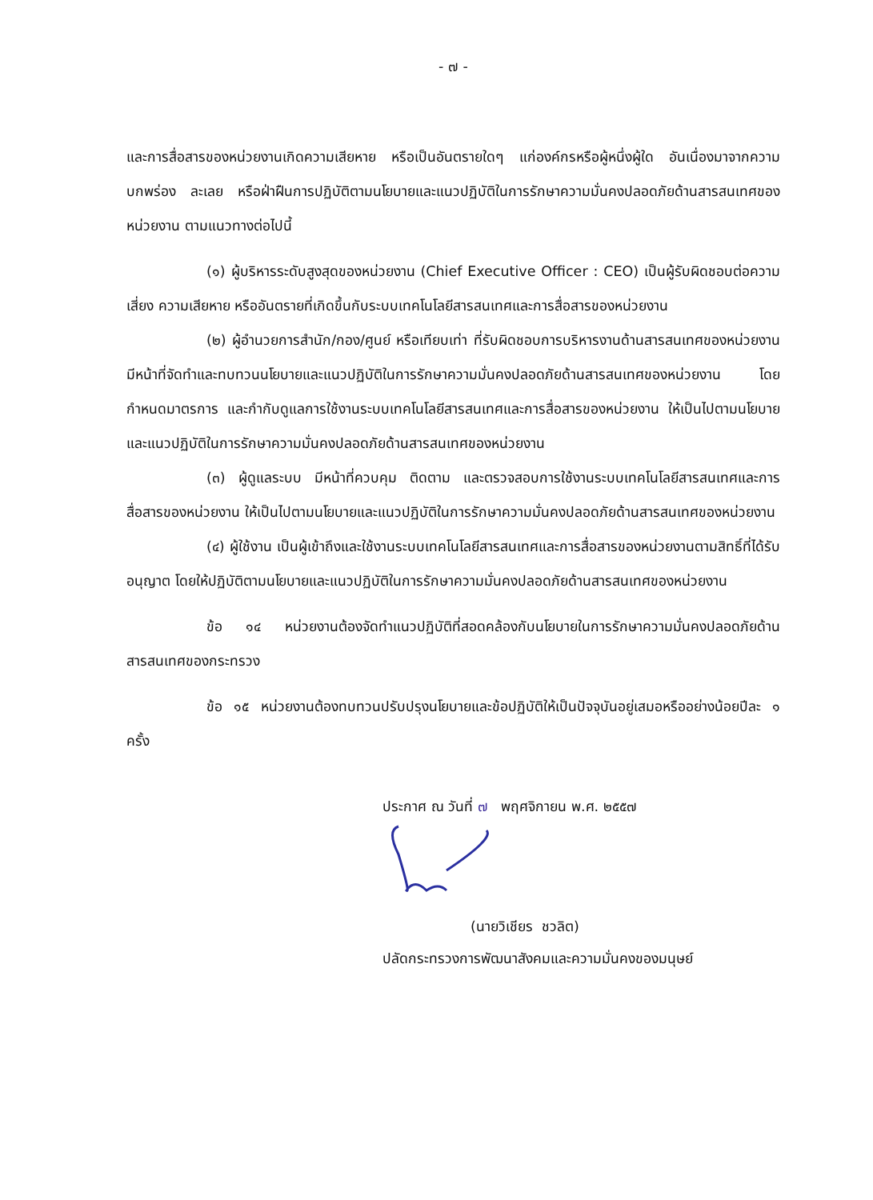- ๗ -
และการสื่อสารของหน่วยงานเกิดความเสียหาย หรือเป็นอันตรายใดๆ แก่องค์กรหรือผู้หนึ่งผู้ใด อันเนื่องมาจากความบกพร่อง ละเลย หรือฝ่าฝืนการปฏิบัติตามนโยบายและแนวปฏิบัติในการรักษาความมั่นคงปลอดภัยด้านสารสนเทศของหน่วยงาน ตามแนวทางต่อไปนี้
(๑) ผู้บริหารระดับสูงสุดของหน่วยงาน (Chief Executive Officer : CEO) เป็นผู้รับผิดชอบต่อความเสี่ยง ความเสียหาย หรืออันตรายที่เกิดขึ้นกับระบบเทคโนโลยีสารสนเทศและการสื่อสารของหน่วยงาน
(๒) ผู้อำนวยการสำนัก/กอง/ศูนย์ หรือเทียบเท่า ที่รับผิดชอบการบริหารงานด้านสารสนเทศของหน่วยงาน มีหน้าที่จัดทำและทบทวนนโยบายและแนวปฏิบัติในการรักษาความมั่นคงปลอดภัยด้านสารสนเทศของหน่วยงาน โดยกำหนดมาตรการ และกำกับดูแลการใช้งานระบบเทคโนโลยีสารสนเทศและการสื่อสารของหน่วยงาน ให้เป็นไปตามนโยบายและแนวปฏิบัติในการรักษาความมั่นคงปลอดภัยด้านสารสนเทศของหน่วยงาน
(๓) ผู้ดูแลระบบ มีหน้าที่ควบคุม ติดตาม และตรวจสอบการใช้งานระบบเทคโนโลยีสารสนเทศและการสื่อสารของหน่วยงาน ให้เป็นไปตามนโยบายและแนวปฏิบัติในการรักษาความมั่นคงปลอดภัยด้านสารสนเทศของหน่วยงาน
(๔) ผู้ใช้งาน เป็นผู้เข้าถึงและใช้งานระบบเทคโนโลยีสารสนเทศและการสื่อสารของหน่วยงานตามสิทธิ์ที่ได้รับอนุญาต โดยให้ปฏิบัติตามนโยบายและแนวปฏิบัติในการรักษาความมั่นคงปลอดภัยด้านสารสนเทศของหน่วยงาน
ข้อ ๑๔ หน่วยงานต้องจัดทำแนวปฏิบัติที่สอดคล้องกับนโยบายในการรักษาความมั่นคงปลอดภัยด้านสารสนเทศของกระทรวง
ข้อ ๑๕ หน่วยงานต้องทบทวนปรับปรุงนโยบายและข้อปฏิบัติให้เป็นปัจจุบันอยู่เสมอหรืออย่างน้อยปีละ ๑ ครั้ง
ประกาศ ณ วันที่ ๗ พฤศจิกายน พ.ศ. ๒๕๕๗
(นายวิเชียร ชวลิต)
ปลัดกระทรวงการพัฒนาสังคมและความมั่นคงของมนุษย์